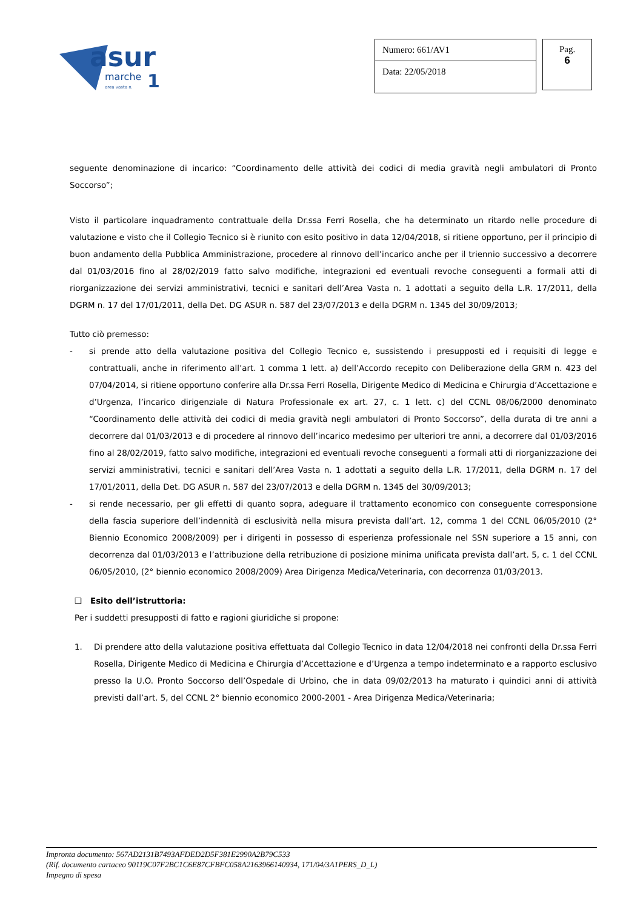asur
marche
1
area vasta n.
Numero: 661/AV1
Data: 22/05/2018
Pag.
6
seguente denominazione di incarico: “Coordinamento delle attività dei codici di media gravità negli ambulatori di Pronto Soccorso”;
Visto il particolare inquadramento contrattuale della Dr.ssa Ferri Rosella, che ha determinato un ritardo nelle procedure di valutazione e visto che il Collegio Tecnico si è riunito con esito positivo in data 12/04/2018, si ritiene opportuno, per il principio di buon andamento della Pubblica Amministrazione, procedere al rinnovo dell’incarico anche per il triennio successivo a decorrere dal 01/03/2016 fino al 28/02/2019 fatto salvo modifiche, integrazioni ed eventuali revoche conseguenti a formali atti di riorganizzazione dei servizi amministrativi, tecnici e sanitari dell’Area Vasta n. 1 adottati a seguito della L.R. 17/2011, della DGRM n. 17 del 17/01/2011, della Det. DG ASUR n. 587 del 23/07/2013 e della DGRM n. 1345 del 30/09/2013;
Tutto ciò premesso:
- si prende atto della valutazione positiva del Collegio Tecnico e, sussistendo i presupposti ed i requisiti di legge e contrattuali, anche in riferimento all’art. 1 comma 1 lett. a) dell’Accordo recepito con Deliberazione della GRM n. 423 del 07/04/2014, si ritiene opportuno conferire alla Dr.ssa Ferri Rosella, Dirigente Medico di Medicina e Chirurgia d’Accettazione e d’Urgenza, l’incarico dirigenziale di Natura Professionale ex art. 27, c. 1 lett. c) del CCNL 08/06/2000 denominato “Coordinamento delle attività dei codici di media gravità negli ambulatori di Pronto Soccorso”, della durata di tre anni a decorrere dal 01/03/2013 e di procedere al rinnovo dell’incarico medesimo per ulteriori tre anni, a decorrere dal 01/03/2016 fino al 28/02/2019, fatto salvo modifiche, integrazioni ed eventuali revoche conseguenti a formali atti di riorganizzazione dei servizi amministrativi, tecnici e sanitari dell’Area Vasta n. 1 adottati a seguito della L.R. 17/2011, della DGRM n. 17 del 17/01/2011, della Det. DG ASUR n. 587 del 23/07/2013 e della DGRM n. 1345 del 30/09/2013;
- si rende necessario, per gli effetti di quanto sopra, adeguare il trattamento economico con conseguente corresponsione della fascia superiore dell’indennità di esclusività nella misura prevista dall’art. 12, comma 1 del CCNL 06/05/2010 (2° Biennio Economico 2008/2009) per i dirigenti in possesso di esperienza professionale nel SSN superiore a 15 anni, con decorrenza dal 01/03/2013 e l’attribuzione della retribuzione di posizione minima unificata prevista dall’art. 5, c. 1 del CCNL 06/05/2010, (2° biennio economico 2008/2009) Area Dirigenza Medica/Veterinaria, con decorrenza 01/03/2013.
❑ Esito dell’istruttoria:
Per i suddetti presupposti di fatto e ragioni giuridiche si propone:
1. Di prendere atto della valutazione positiva effettuata dal Collegio Tecnico in data 12/04/2018 nei confronti della Dr.ssa Ferri Rosella, Dirigente Medico di Medicina e Chirurgia d’Accettazione e d’Urgenza a tempo indeterminato e a rapporto esclusivo presso la U.O. Pronto Soccorso dell’Ospedale di Urbino, che in data 09/02/2013 ha maturato i quindici anni di attività previsti dall’art. 5, del CCNL 2° biennio economico 2000-2001 - Area Dirigenza Medica/Veterinaria;
Impronta documento: 567AD2131B7493AFDED2D5F381E2990A2B79C533
(Rif. documento cartaceo 90119C07F2BC1C6E87CFBFC058A2163966140934, 171/04/3A1PERS_D_L)
Impegno di spesa